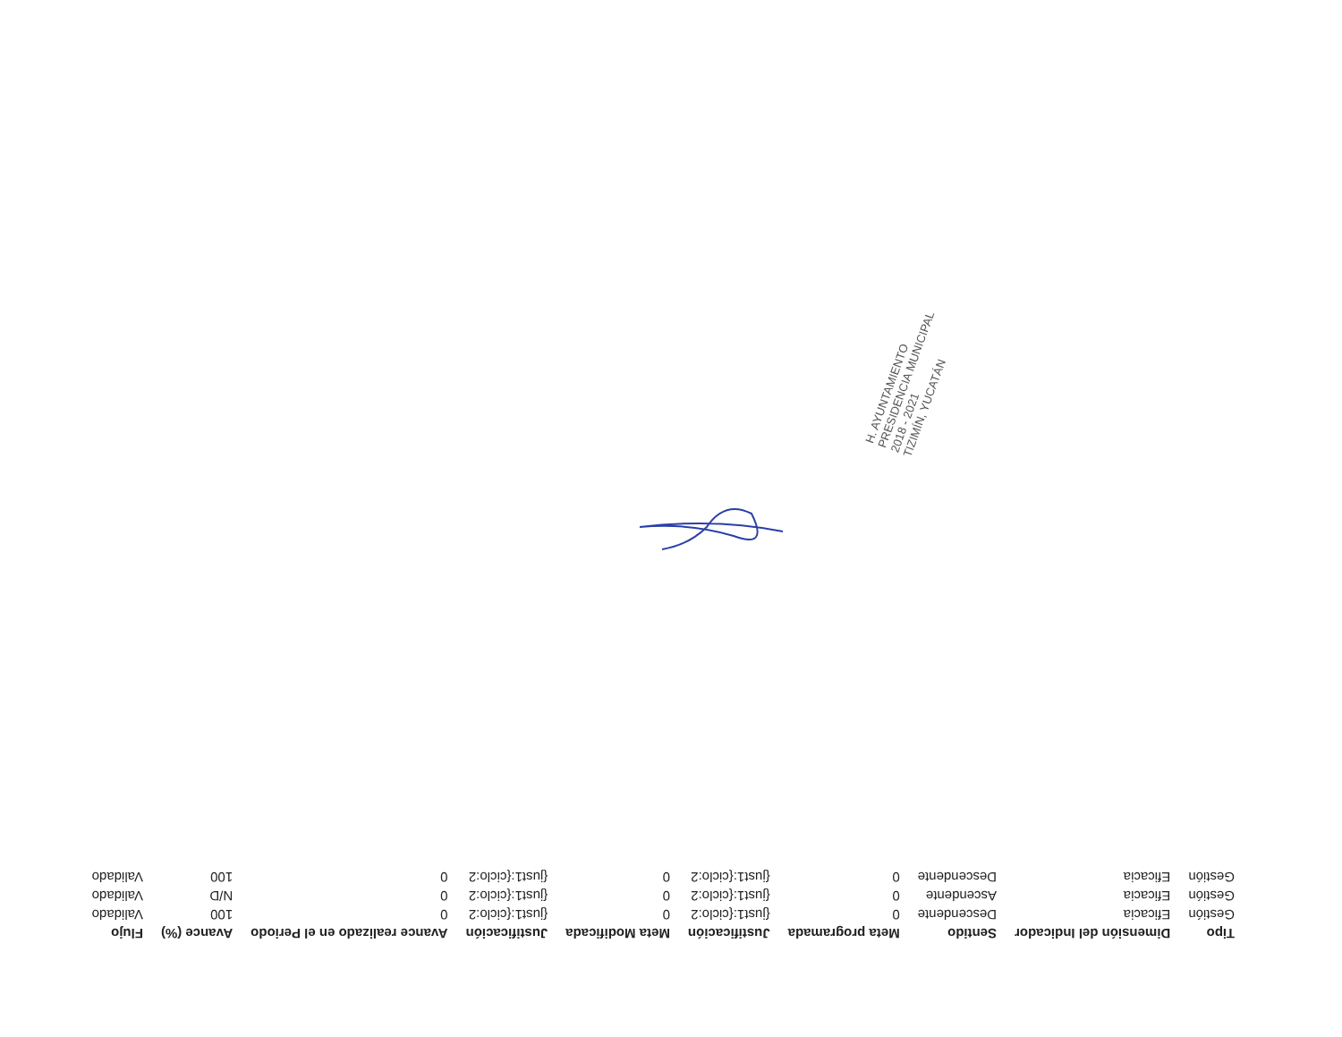| Tipo | Dimensión del Indicador | Sentido | Meta programada | Justificación | Meta Modificada | Justificación | Avance realizado en el Periodo | Avance (%) | Flujo |
| --- | --- | --- | --- | --- | --- | --- | --- | --- | --- |
| Gestión | Eficacia | Descendente | 0 | {just1:{ciclo:2 | 0 | {just1:{ciclo:2 | 0 | 100 | Validado |
| Gestión | Eficacia | Ascendente | 0 | {just1:{ciclo:2 | 0 | {just1:{ciclo:2 | 0 | N/D | Validado |
| Gestión | Eficacia | Descendente | 0 | {just1:{ciclo:2 | 0 | {just1:{ciclo:2 | 0 | 100 | Validado |
H. AYUNTAMIENTO
PRESIDENCIA MUNICIPAL
2018 - 2021
TIZIMÍN, YUCATÁN